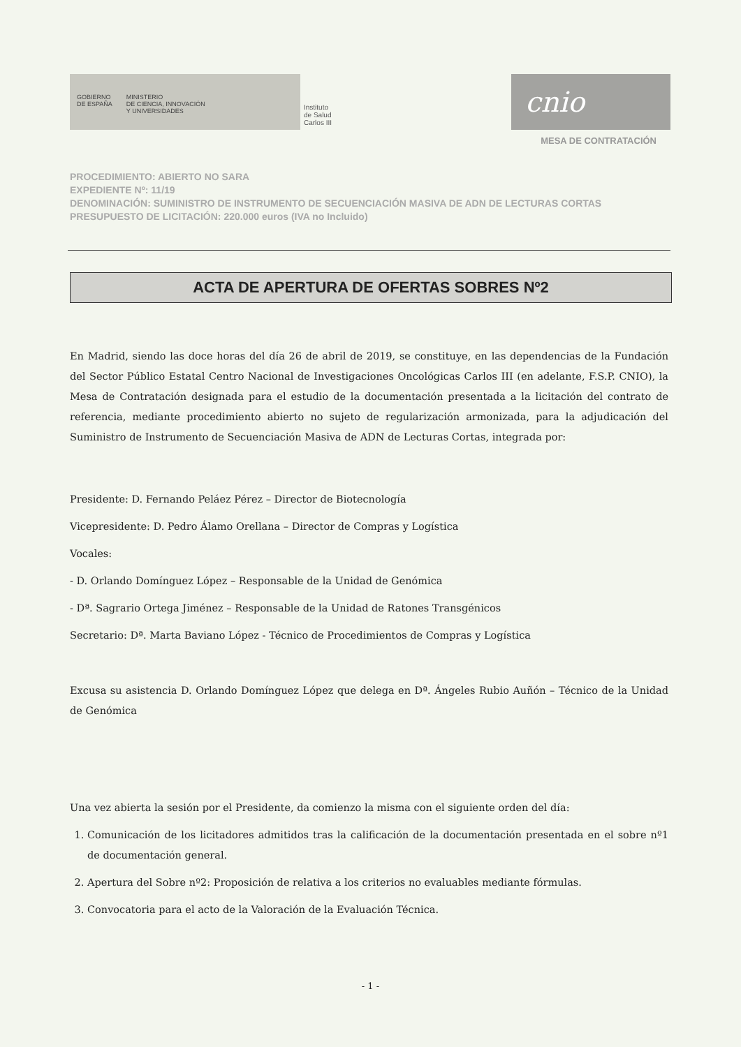GOBIERNO
DE ESPAÑA
MINISTERIO
DE CIENCIA, INNOVACIÓN
Y UNIVERSIDADES
Instituto
de Salud
Carlos III
cnio
MESA DE CONTRATACIÓN
PROCEDIMIENTO: ABIERTO NO SARA
EXPEDIENTE Nº: 11/19
DENOMINACIÓN: SUMINISTRO DE INSTRUMENTO DE SECUENCIACIÓN MASIVA DE ADN DE LECTURAS CORTAS
PRESUPUESTO DE LICITACIÓN: 220.000 euros (IVA no Incluido)
ACTA DE APERTURA DE OFERTAS SOBRES Nº2
En Madrid, siendo las doce horas del día 26 de abril de 2019, se constituye, en las dependencias de la Fundación del Sector Público Estatal Centro Nacional de Investigaciones Oncológicas Carlos III (en adelante, F.S.P. CNIO), la Mesa de Contratación designada para el estudio de la documentación presentada a la licitación del contrato de referencia, mediante procedimiento abierto no sujeto de regularización armonizada, para la adjudicación del Suministro de Instrumento de Secuenciación Masiva de ADN de Lecturas Cortas, integrada por:
Presidente: D. Fernando Peláez Pérez – Director de Biotecnología
Vicepresidente: D. Pedro Álamo Orellana – Director de Compras y Logística
Vocales:
- D. Orlando Domínguez López – Responsable de la Unidad de Genómica
- Dª. Sagrario Ortega Jiménez – Responsable de la Unidad de Ratones Transgénicos
Secretario: Dª. Marta Baviano López - Técnico de Procedimientos de Compras y Logística
Excusa su asistencia D. Orlando Domínguez López que delega en Dª. Ángeles Rubio Auñón – Técnico de la Unidad de Genómica
Una vez abierta la sesión por el Presidente, da comienzo la misma con el siguiente orden del día:
1. Comunicación de los licitadores admitidos tras la calificación de la documentación presentada en el sobre nº1 de documentación general.
2. Apertura del Sobre nº2: Proposición de relativa a los criterios no evaluables mediante fórmulas.
3. Convocatoria para el acto de la Valoración de la Evaluación Técnica.
- 1 -